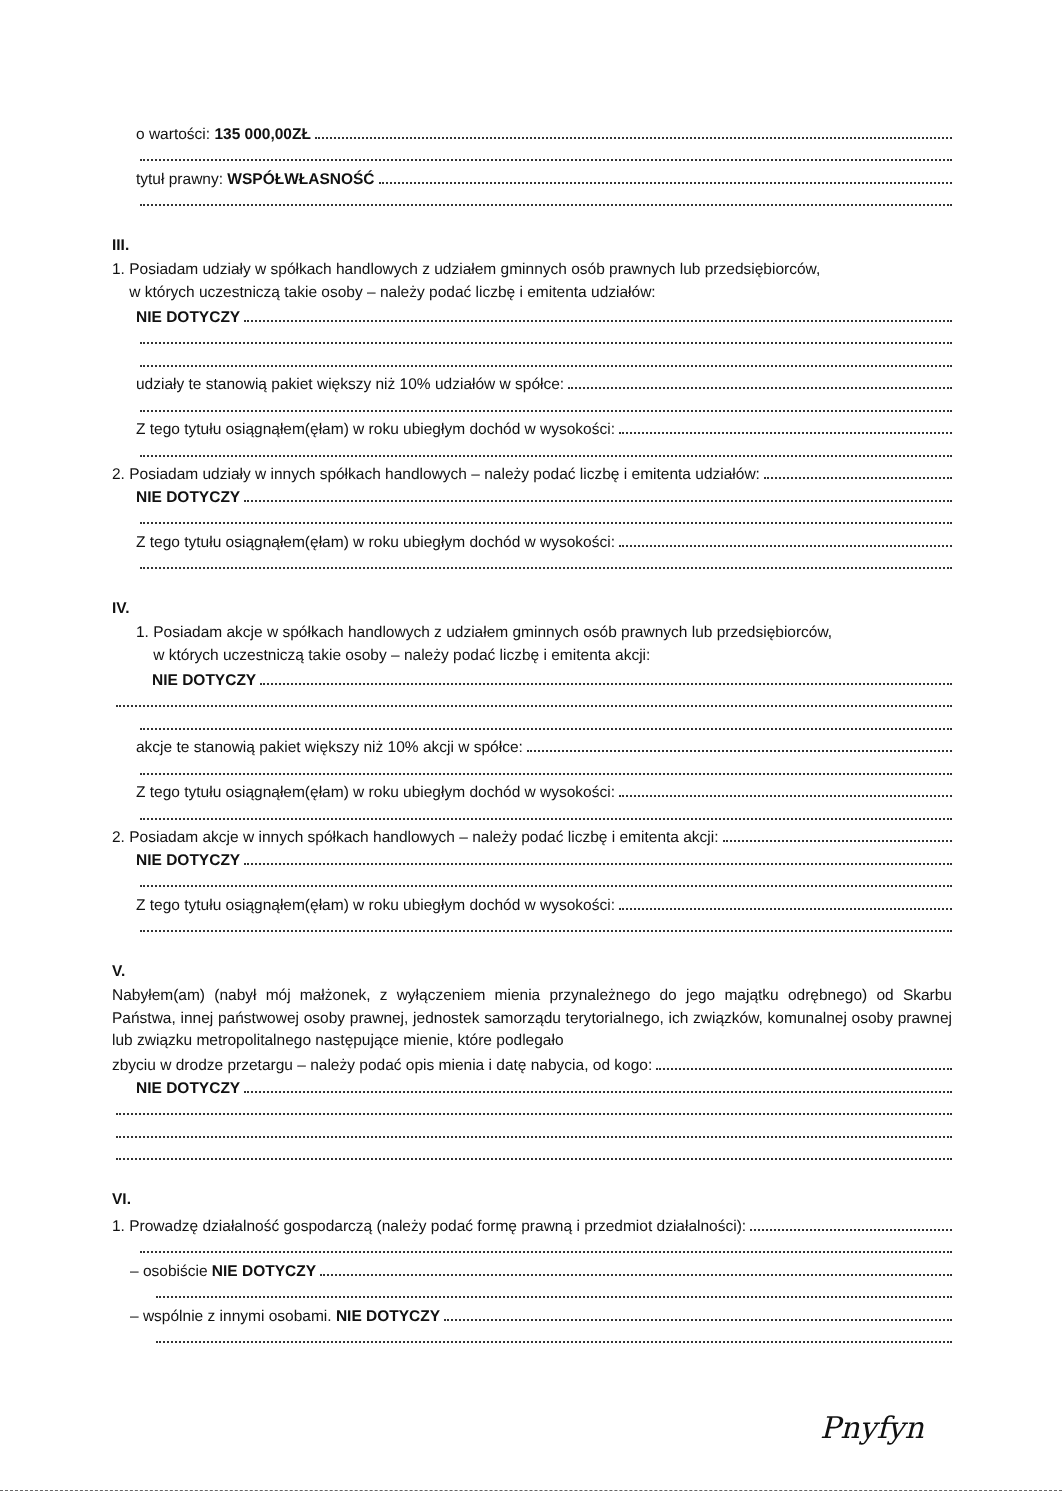o wartości: 135 000,00ZŁ
tytuł prawny: WSPÓŁWŁASNOŚĆ
III.
1. Posiadam udziały w spółkach handlowych z udziałem gminnych osób prawnych lub przedsiębiorców,
w których uczestniczą takie osoby – należy podać liczbę i emitenta udziałów:
NIE DOTYCZY
udziały te stanowią pakiet większy niż 10% udziałów w spółce:
Z tego tytułu osiągnąłem(ęłam) w roku ubiegłym dochód w wysokości:
2. Posiadam udziały w innych spółkach handlowych – należy podać liczbę i emitenta udziałów:
NIE DOTYCZY
Z tego tytułu osiągnąłem(ęłam) w roku ubiegłym dochód w wysokości:
IV.
1. Posiadam akcje w spółkach handlowych z udziałem gminnych osób prawnych lub przedsiębiorców,
w których uczestniczą takie osoby – należy podać liczbę i emitenta akcji:
NIE DOTYCZY
akcje te stanowią pakiet większy niż 10% akcji w spółce:
Z tego tytułu osiągnąłem(ęłam) w roku ubiegłym dochód w wysokości:
2. Posiadam akcje w innych spółkach handlowych – należy podać liczbę i emitenta akcji:
NIE DOTYCZY
Z tego tytułu osiągnąłem(ęłam) w roku ubiegłym dochód w wysokości:
V.
Nabyłem(am) (nabył mój małżonek, z wyłączeniem mienia przynależnego do jego majątku odrębnego) od Skarbu Państwa, innej państwowej osoby prawnej, jednostek samorządu terytorialnego, ich związków, komunalnej osoby prawnej lub związku metropolitalnego następujące mienie, które podlegało
zbyciu w drodze przetargu – należy podać opis mienia i datę nabycia, od kogo:
NIE DOTYCZY
VI.
1. Prowadzę działalność gospodarczą (należy podać formę prawną i przedmiot działalności):
– osobiście NIE DOTYCZY
– wspólnie z innymi osobami. NIE DOTYCZY
Pnyfyn